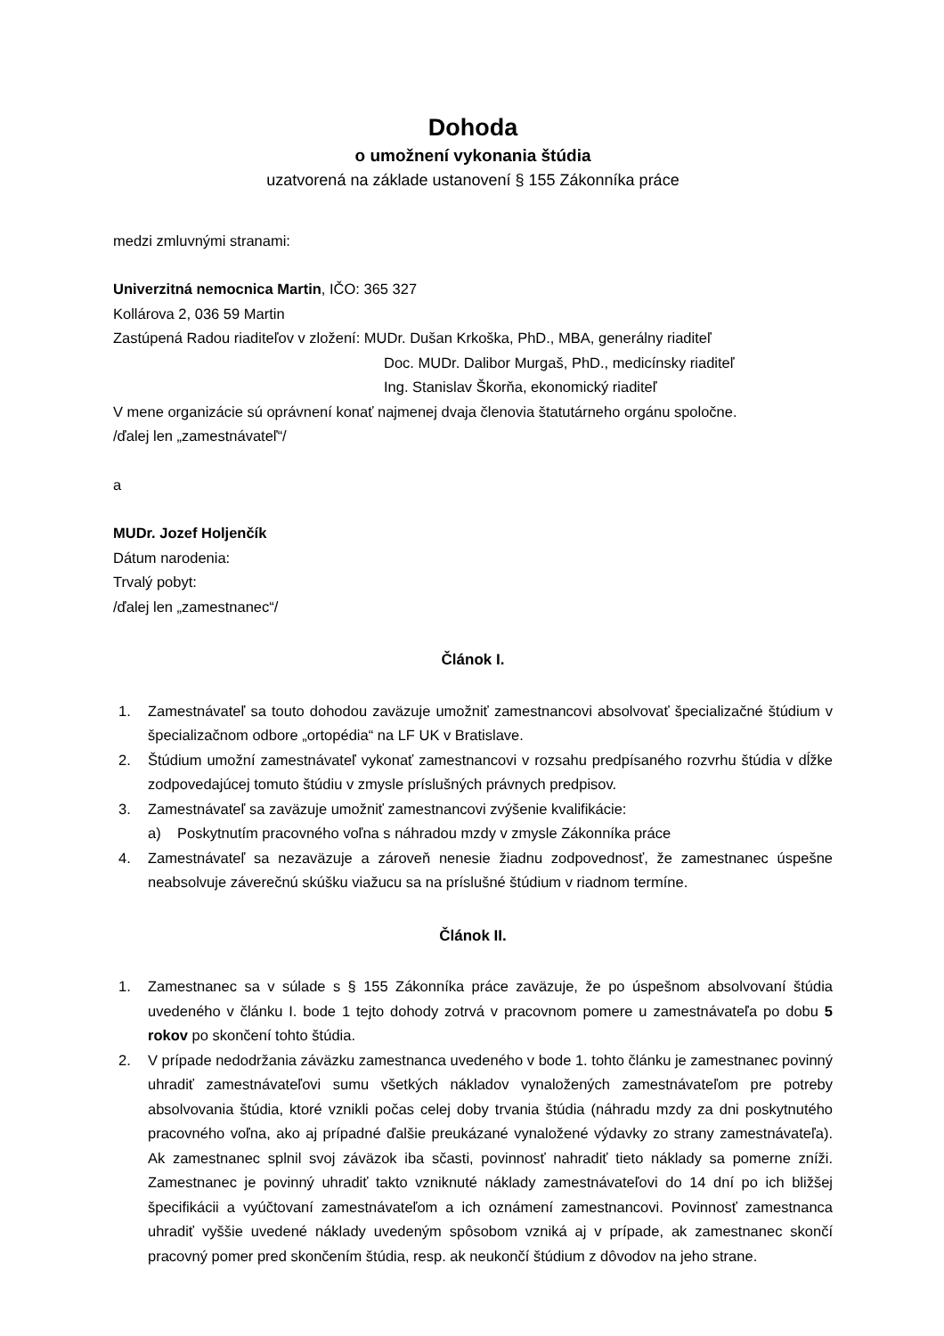Dohoda
o umožnení vykonania štúdia
uzatvorená na základe ustanovení § 155 Zákonníka práce
medzi zmluvnými stranami:
Univerzitná nemocnica Martin, IČO: 365 327
Kollárova 2, 036 59 Martin
Zastúpená Radou riaditeľov v zložení: MUDr. Dušan Krkoška, PhD., MBA, generálny riaditeľ
Doc. MUDr. Dalibor Murgaš, PhD., medicínsky riaditeľ
Ing. Stanislav Škorňa, ekonomický riaditeľ
V mene organizácie sú oprávnení konať najmenej dvaja členovia štatutárneho orgánu spoločne.
/ďalej len „zamestnávateľ“/
a
MUDr. Jozef Holjenčík
Dátum narodenia:
Trvalý pobyt:
/ďalej len „zamestnanec“/
Článok I.
1. Zamestnávateľ sa touto dohodou zaväzuje umožniť zamestnancovi absolvovať špecializačné štúdium v špecializačnom odbore „ortopédia“ na LF UK v Bratislave.
2. Štúdium umožní zamestnávateľ vykonať zamestnancovi v rozsahu predpísaného rozvrhu štúdia v dĺžke zodpovedajúcej tomuto štúdiu v zmysle príslušných právnych predpisov.
3. Zamestnávateľ sa zaväzuje umožniť zamestnancovi zvýšenie kvalifikácie:
a) Poskytnutím pracovného voľna s náhradou mzdy v zmysle Zákonníka práce
4. Zamestnávateľ sa nezaväzuje a zároveň nenesie žiadnu zodpovednosť, že zamestnanec úspešne neabsolvuje záverečnú skúšku viažucu sa na príslušné štúdium v riadnom termíne.
Článok II.
1. Zamestnanec sa v súlade s § 155 Zákonníka práce zaväzuje, že po úspešnom absolvovaní štúdia uvedeného v článku I. bode 1 tejto dohody zotrvá v pracovnom pomere u zamestnávateľa po dobu 5 rokov po skončení tohto štúdia.
2. V prípade nedodržania záväzku zamestnanca uvedeného v bode 1. tohto článku je zamestnanec povinný uhradiť zamestnávateľovi sumu všetkých nákladov vynaložených zamestnávateľom pre potreby absolvovania štúdia, ktoré vznikli počas celej doby trvania štúdia (náhradu mzdy za dni poskytnutého pracovného voľna, ako aj prípadné ďalšie preukázané vynaložené výdavky zo strany zamestnávateľa). Ak zamestnanec splnil svoj záväzok iba sčasti, povinnosť nahradiť tieto náklady sa pomerne zníži. Zamestnanec je povinný uhradiť takto vzniknuté náklady zamestnávateľovi do 14 dní po ich bližšej špecifikácii a vyúčtovaní zamestnávateľom a ich oznámení zamestnancovi. Povinnosť zamestnanca uhradiť vyššie uvedené náklady uvedeným spôsobom vzniká aj v prípade, ak zamestnanec skončí pracovný pomer pred skončením štúdia, resp. ak neukončí štúdium z dôvodov na jeho strane.